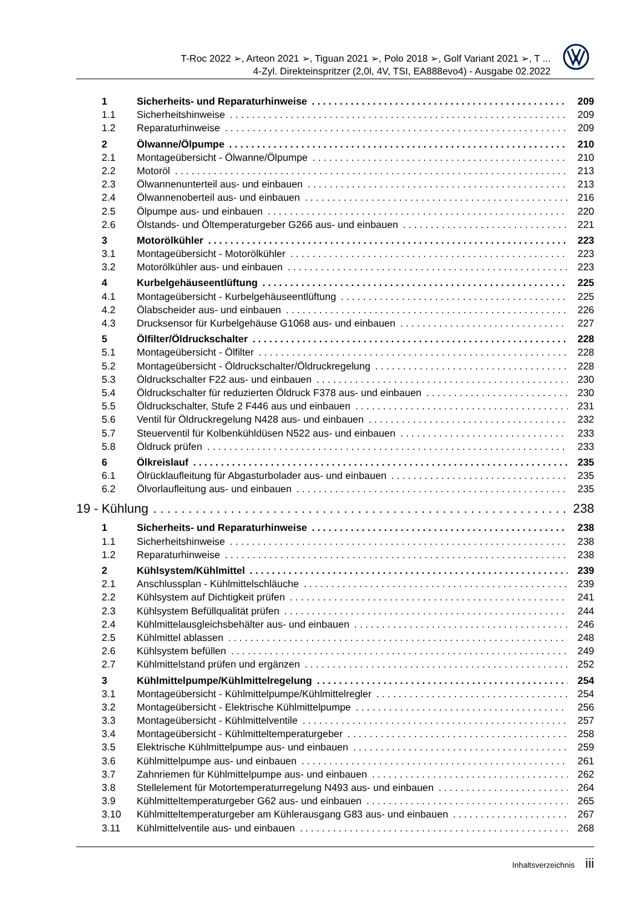T-Roc 2022 ➢, Arteon 2021 ➢, Tiguan 2021 ➢, Polo 2018 ➢, Golf Variant 2021 ➢, T ...
4-Zyl. Direkteinspritzer (2,0l, 4V, TSI, EA888evo4) - Ausgabe 02.2022
1 Sicherheits- und Reparaturhinweise 209
1.1 Sicherheitshinweise 209
1.2 Reparaturhinweise 209
2 Ölwanne/Ölpumpe 210
2.1 Montageübersicht - Ölwanne/Ölpumpe 210
2.2 Motoröl 213
2.3 Ölwannenunterteil aus- und einbauen 213
2.4 Ölwannenoberteil aus- und einbauen 216
2.5 Ölpumpe aus- und einbauen 220
2.6 Ölstands- und Öltemperaturgeber G266 aus- und einbauen 221
3 Motorölkühler 223
3.1 Montageübersicht - Motorölkühler 223
3.2 Motorölkühler aus- und einbauen 223
4 Kurbelgehäuseentlüftung 225
4.1 Montageübersicht - Kurbelgehäuseentlüftung 225
4.2 Ölabscheider aus- und einbauen 226
4.3 Drucksensor für Kurbelgehäuse G1068 aus- und einbauen 227
5 Ölfilter/Öldruckschalter 228
5.1 Montageübersicht - Ölfilter 228
5.2 Montageübersicht - Öldruckschalter/Öldruckregelung 228
5.3 Öldruckschalter F22 aus- und einbauen 230
5.4 Öldruckschalter für reduzierten Öldruck F378 aus- und einbauen 230
5.5 Öldruckschalter, Stufe 2 F446 aus und einbauen 231
5.6 Ventil für Öldruckregelung N428 aus- und einbauen 232
5.7 Steuerventil für Kolbenkühldüsen N522 aus- und einbauen 233
5.8 Öldruck prüfen 233
6 Ölkreislauf 235
6.1 Ölrücklaufleitung für Abgasturbolader aus- und einbauen 235
6.2 Ölvorlaufleitung aus- und einbauen 235
19 - Kühlung 238
1 Sicherheits- und Reparaturhinweise 238
1.1 Sicherheitshinweise 238
1.2 Reparaturhinweise 238
2 Kühlsystem/Kühlmittel 239
2.1 Anschlussplan - Kühlmittelschläuche 239
2.2 Kühlsystem auf Dichtigkeit prüfen 241
2.3 Kühlsystem Befüllqualität prüfen 244
2.4 Kühlmittelausgleichsbehälter aus- und einbauen 246
2.5 Kühlmittel ablassen 248
2.6 Kühlsystem befüllen 249
2.7 Kühlmittelstand prüfen und ergänzen 252
3 Kühlmittelpumpe/Kühlmittelregelung 254
3.1 Montageübersicht - Kühlmittelpumpe/Kühlmittelregler 254
3.2 Montageübersicht - Elektrische Kühlmittelpumpe 256
3.3 Montageübersicht - Kühlmittelventile 257
3.4 Montageübersicht - Kühlmitteltemperaturgeber 258
3.5 Elektrische Kühlmittelpumpe aus- und einbauen 259
3.6 Kühlmittelpumpe aus- und einbauen 261
3.7 Zahnriemen für Kühlmittelpumpe aus- und einbauen 262
3.8 Stellelement für Motortemperaturregelung N493 aus- und einbauen 264
3.9 Kühlmitteltemperaturgeber G62 aus- und einbauen 265
3.10 Kühlmitteltemperaturgeber am Kühlerausgang G83 aus- und einbauen 267
3.11 Kühlmittelventile aus- und einbauen 268
Inhaltsverzeichnis iii